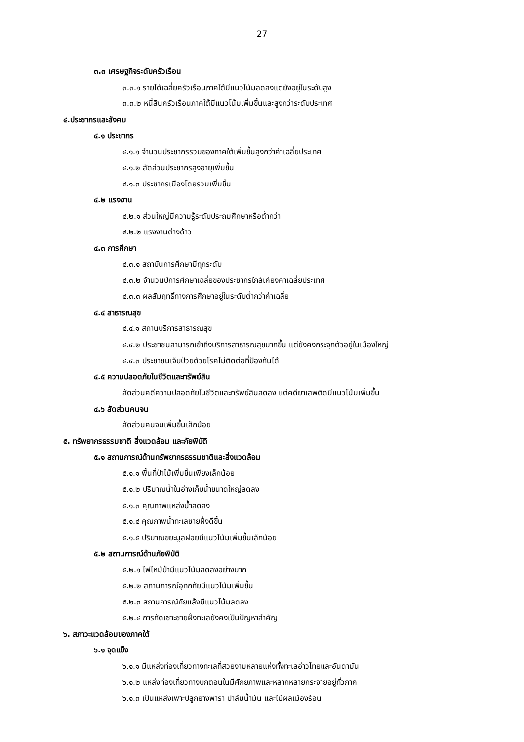27
๓.๓ เศรษฐกิจระดับครัวเรือน
๓.๓.๑ รายได้เฉลี่ยครัวเรือนภาคใต้มีแนวโน้มลดลงแต่ยังอยู่ในระดับสูง
๓.๓.๒ หนี้สินครัวเรือนภาคใต้มีแนวโน้มเพิ่มขึ้นและสูงกว่าระดับประเทศ
๔.ประชากรและสังคม
๔.๑ ประชากร
๔.๑.๑ จำนวนประชากรรวมของภาคใต้เพิ่มขึ้นสูงกว่าค่าเฉลี่ยประเทศ
๔.๑.๒ สัดส่วนประชากรสูงอายุเพิ่มขึ้น
๔.๑.๓ ประชากรเมืองโดยรวมเพิ่มขึ้น
๔.๒ แรงงาน
๔.๒.๑ ส่วนใหญ่มีความรู้ระดับประถมศึกษาหรือต่ำกว่า
๔.๒.๒ แรงงานต่างด้าว
๔.๓ การศึกษา
๔.๓.๑ สถาบันการศึกษามีทุกระดับ
๔.๓.๒ จำนวนปีการศึกษาเฉลี่ยของประชากรใกล้เคียงค่าเฉลี่ยประเทศ
๔.๓.๓ ผลสัมฤทธิ์ทางการศึกษาอยู่ในระดับต่ำกว่าค่าเฉลี่ย
๔.๔ สาธารณสุข
๔.๔.๑ สถานบริการสาธารณสุข
๔.๔.๒ ประชาชนสามารถเข้าถึงบริการสาธารณสุขมากขึ้น แต่ยังคงกระจุกตัวอยู่ในเมืองใหญ่
๔.๔.๓ ประชาชนเจ็บป่วยด้วยโรคไม่ติดต่อที่ป้องกันได้
๔.๕ ความปลอดภัยในชีวิตและทรัพย์สิน
สัดส่วนคดีความปลอดภัยในชีวิตและทรัพย์สินลดลง แต่คดียาเสพติดมีแนวโน้มเพิ่มขึ้น
๔.๖ สัดส่วนคนจน
สัดส่วนคนจนเพิ่มขึ้นเล็กน้อย
๕. ทรัพยากรธรรมชาติ สิ่งแวดล้อม และภัยพิบัติ
๕.๑ สถานการณ์ด้านทรัพยากรธรรมชาติและสิ่งแวดล้อม
๕.๑.๑ พื้นที่ป่าไม้เพิ่มขึ้นเพียงเล็กน้อย
๕.๑.๒ ปริมาณน้ำในอ่างเก็บน้ำขนาดใหญ่ลดลง
๕.๑.๓ คุณภาพแหล่งน้ำลดลง
๕.๑.๔ คุณภาพน้ำทะเลชายฝั่งดีขึ้น
๕.๑.๕ ปริมาณขยะมูลฝอยมีแนวโน้มเพิ่มขึ้นเล็กน้อย
๕.๒ สถานการณ์ด้านภัยพิบัติ
๕.๒.๑ ไฟไหม้ป่ามีแนวโน้มลดลงอย่างมาก
๕.๒.๒ สถานการณ์อุทกภัยมีแนวโน้มเพิ่มขึ้น
๕.๒.๓ สถานการณ์ภัยแล้งมีแนวโน้มลดลง
๕.๒.๔ การกัดเซาะชายฝั่งทะเลยังคงเป็นปัญหาสำคัญ
๖. สภาวะแวดล้อมของภาคใต้
๖.๑ จุดแข็ง
๖.๑.๑ มีแหล่งท่องเที่ยวทางทะเลที่สวยงามหลายแห่งทั้งทะเลอ่าวไทยและอันดามัน
๖.๑.๒ แหล่งท่องเที่ยวทางบกตอนในมีศักยภาพและหลากหลายกระจายอยู่ทั่วภาค
๖.๑.๓ เป็นแหล่งเพาะปลูกยางพารา ปาล์มน้ำมัน และไม้ผลเมืองร้อน